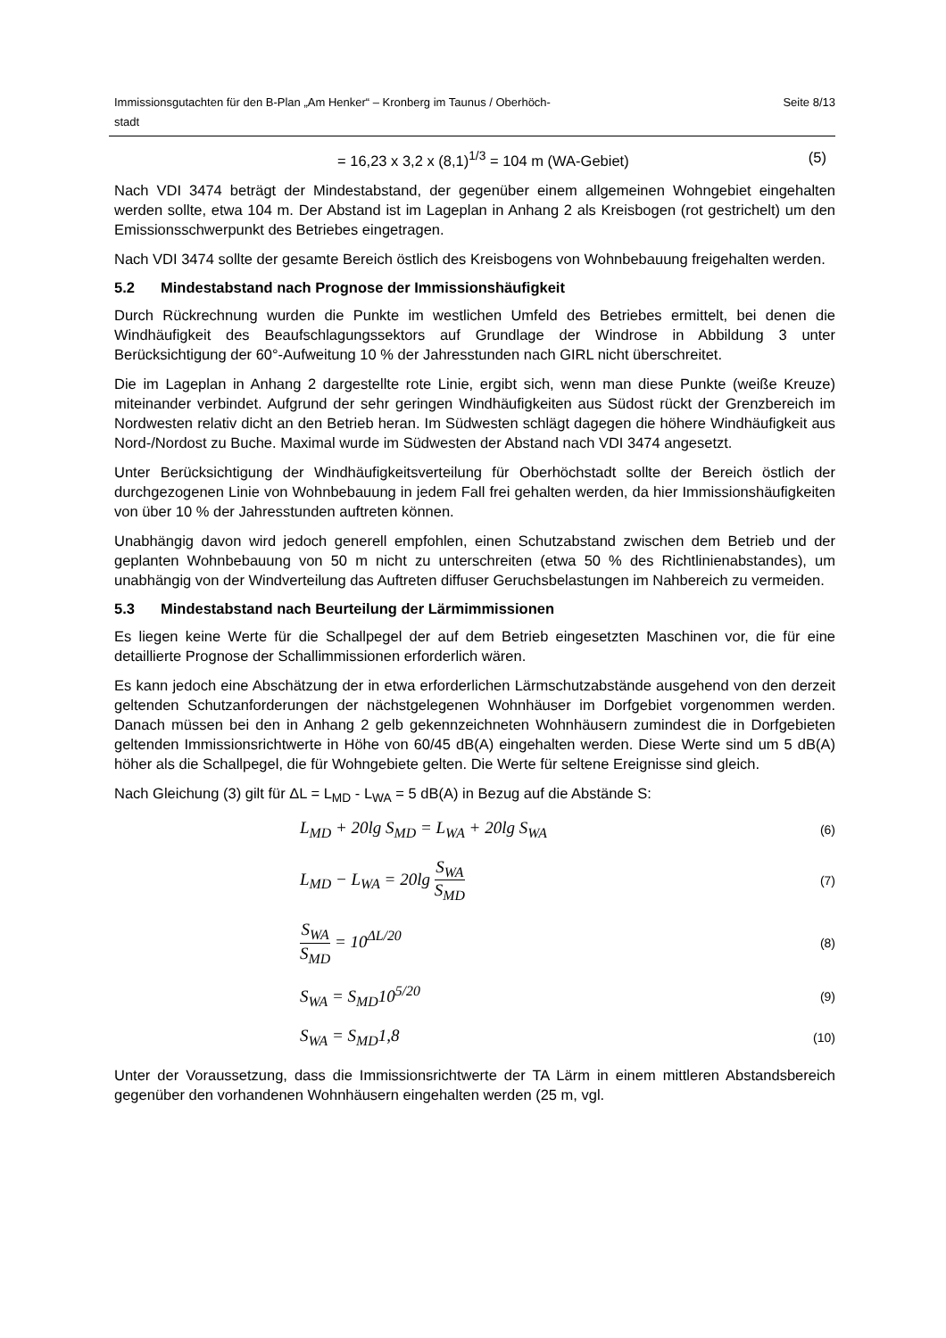Immissionsgutachten für den B-Plan „Am Henker“ – Kronberg im Taunus / Oberhöch-
stadt Seite 8/13
= 16,23 x 3,2 x (8,1)<sup>1/3</sup> = 104 m (WA-Gebiet) (5)
Nach VDI 3474 beträgt der Mindestabstand, der gegenüber einem allgemeinen Wohngebiet eingehalten werden sollte, etwa 104 m. Der Abstand ist im Lageplan in Anhang 2 als Kreisbogen (rot gestrichelt) um den Emissionsschwerpunkt des Betriebes eingetragen.
Nach VDI 3474 sollte der gesamte Bereich östlich des Kreisbogens von Wohnbebauung freigehalten werden.
5.2 Mindestabstand nach Prognose der Immissionshäufigkeit
Durch Rückrechnung wurden die Punkte im westlichen Umfeld des Betriebes ermittelt, bei denen die Windhäufigkeit des Beaufschlagungssektors auf Grundlage der Windrose in Abbildung 3 unter Berücksichtigung der 60°-Aufweitung 10 % der Jahresstunden nach GIRL nicht überschreitet.
Die im Lageplan in Anhang 2 dargestellte rote Linie, ergibt sich, wenn man diese Punkte (weiße Kreuze) miteinander verbindet. Aufgrund der sehr geringen Windhäufigkeiten aus Südost rückt der Grenzbereich im Nordwesten relativ dicht an den Betrieb heran. Im Südwesten schlägt dagegen die höhere Windhäufigkeit aus Nord-/Nordost zu Buche. Maximal wurde im Südwesten der Abstand nach VDI 3474 angesetzt.
Unter Berücksichtigung der Windhäufigkeitsverteilung für Oberhöchstadt sollte der Bereich östlich der durchgezogenen Linie von Wohnbebauung in jedem Fall frei gehalten werden, da hier Immissionshäufigkeiten von über 10 % der Jahresstunden auftreten können.
Unabhängig davon wird jedoch generell empfohlen, einen Schutzabstand zwischen dem Betrieb und der geplanten Wohnbebauung von 50 m nicht zu unterschreiten (etwa 50 % des Richtlinienabstandes), um unabhängig von der Windverteilung das Auftreten diffuser Geruchsbelastungen im Nahbereich zu vermeiden.
5.3 Mindestabstand nach Beurteilung der Lärmimmissionen
Es liegen keine Werte für die Schallpegel der auf dem Betrieb eingesetzten Maschinen vor, die für eine detaillierte Prognose der Schallimmissionen erforderlich wären.
Es kann jedoch eine Abschätzung der in etwa erforderlichen Lärmschutzabstände ausgehend von den derzeit geltenden Schutzanforderungen der nächstgelegenen Wohnhäuser im Dorfgebiet vorgenommen werden. Danach müssen bei den in Anhang 2 gelb gekennzeichneten Wohnhäusern zumindest die in Dorfgebieten geltenden Immissionsrichtwerte in Höhe von 60/45 dB(A) eingehalten werden. Diese Werte sind um 5 dB(A) höher als die Schallpegel, die für Wohngebiete gelten. Die Werte für seltene Ereignisse sind gleich.
Nach Gleichung (3) gilt für ΔL = L<sub>MD</sub> - L<sub>WA</sub> = 5 dB(A) in Bezug auf die Abstände S:
L<sub>MD</sub> + 20lg S<sub>MD</sub> = L<sub>WA</sub> + 20lg S<sub>WA</sub> (6)
L<sub>MD</sub> − L<sub>WA</sub> = 20lg S<sub>WA</sub> S<sub>MD</sub> (7)
S<sub>WA</sub> S<sub>MD</sub> = 10<sup>ΔL/20</sup> (8)
S<sub>WA</sub> = S<sub>MD</sub>10<sup>5/20</sup> (9)
S<sub>WA</sub> = S<sub>MD</sub>1,8 (10)
Unter der Voraussetzung, dass die Immissionsrichtwerte der TA Lärm in einem mittleren Abstandsbereich gegenüber den vorhandenen Wohnhäusern eingehalten werden (25 m, vgl.